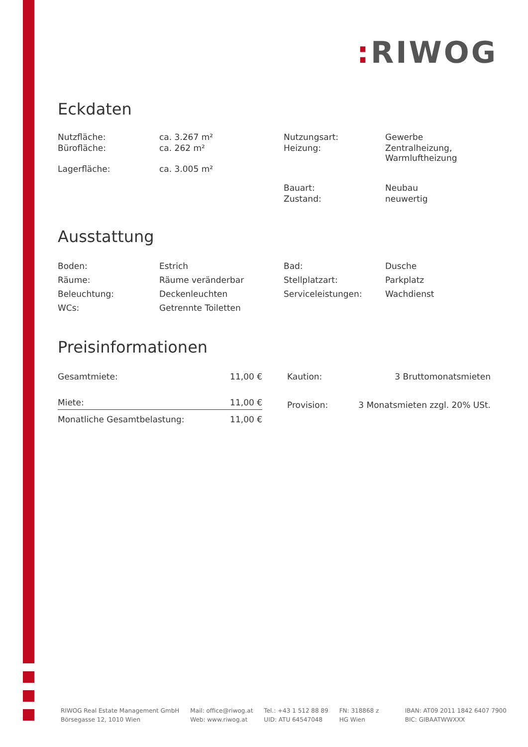: RIWOG
Eckdaten
| Nutzfläche: | ca. 3.267 m² | Nutzungsart: | Gewerbe |
| Bürofläche: | ca. 262 m² | Heizung: | Zentralheizung, Warmluftheizung |
| Lagerfläche: | ca. 3.005 m² | | |
| | | Bauart: | Neubau |
| | | Zustand: | neuwertig |
Ausstattung
| Boden: | Estrich | Bad: | Dusche |
| Räume: | Räume veränderbar | Stellplatzart: | Parkplatz |
| Beleuchtung: | Deckenleuchten | Serviceleistungen: | Wachdienst |
| WCs: | Getrennte Toiletten | | |
Preisinformationen
| Gesamtmiete: | 11,00 € |
| Miete: | 11,00 € |
| Monatliche Gesamtbelastung: | 11,00 € |
| Kaution: | 3 Bruttomonatsmieten |
| Provision: | 3 Monatsmieten zzgl. 20% USt. |
RIWOG Real Estate Management GmbH
Börsegasse 12, 1010 Wien
Mail: office@riwog.at
Web: www.riwog.at
Tel.: +43 1 512 88 89
UID: ATU 64547048
FN: 318868 z
HG Wien
IBAN: AT09 2011 1842 6407 7900
BIC: GIBAATWWXXX